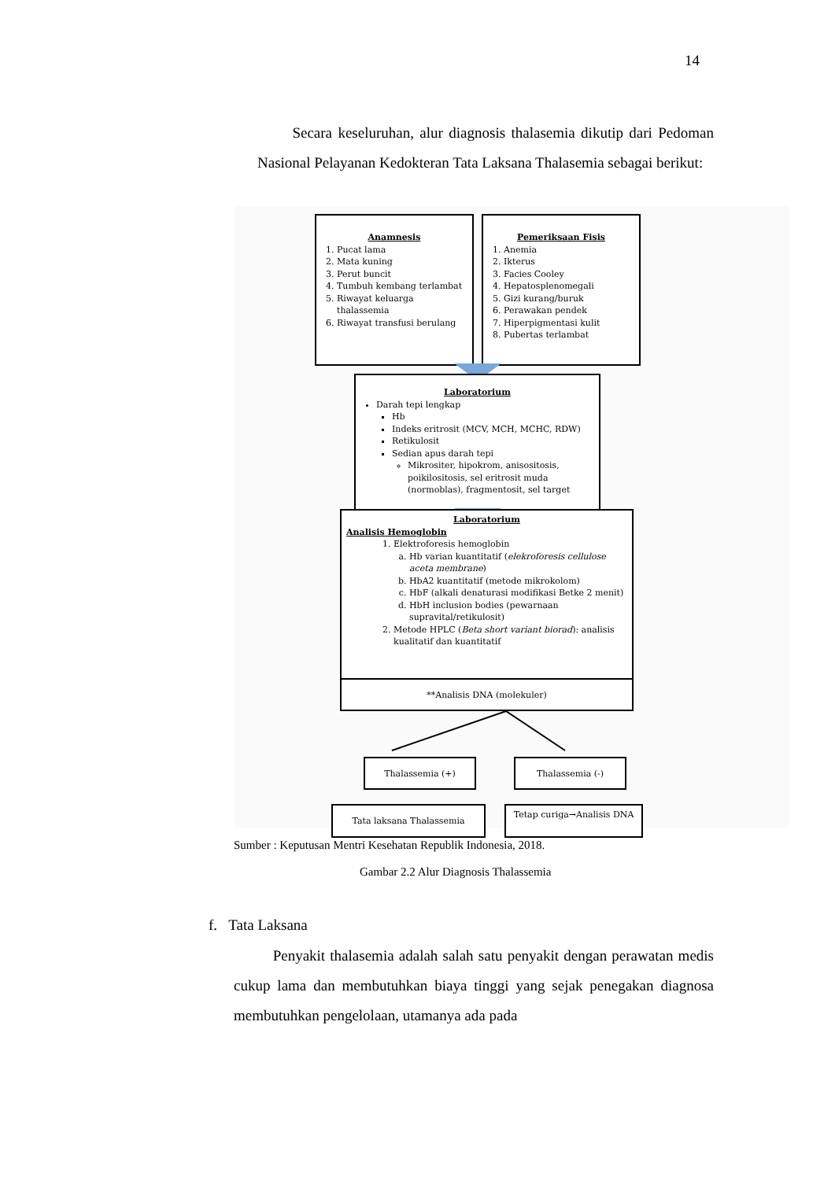14
Secara keseluruhan, alur diagnosis thalasemia dikutip dari Pedoman Nasional Pelayanan Kedokteran Tata Laksana Thalasemia sebagai berikut:
Anamnesis
1. Pucat lama
2. Mata kuning
3. Perut buncit
4. Tumbuh kembang terlambat
5. Riwayat keluarga thalassemia
6. Riwayat transfusi berulang
Pemeriksaan Fisis
1. Anemia
2. Ikterus
3. Facies Cooley
4. Hepatosplenomegali
5. Gizi kurang/buruk
6. Perawakan pendek
7. Hiperpigmentasi kulit
8. Pubertas terlambat
Laboratorium
Darah tepi lengkap
Hb
Indeks eritrosit (MCV, MCH, MCHC, RDW)
Retikulosit
Sedian apus darah tepi
Mikrositer, hipokrom, anisositosis, poikilositosis, sel eritrosit muda (normoblas), fragmentosit, sel target
Laboratorium
Analisis Hemoglobin
1. Elektroforesis hemoglobin
a. Hb varian kuantitatif (elekroforesis cellulose aceta membrane)
b. HbA2 kuantitatif (metode mikrokolom)
c. HbF (alkali denaturasi modifikasi Betke 2 menit)
d. HbH inclusion bodies (pewarnaan supravital/retikulosit)
2. Metode HPLC (Beta short variant biorad): analisis kualitatif dan kuantitatif
**Analisis DNA (molekuler)
Thalassemia (+) Thalassemia (-)
Tata laksana Thalassemia Tetap curiga→Analisis DNA
Sumber : Keputusan Mentri Kesehatan Republik Indonesia, 2018.
Gambar 2.2 Alur Diagnosis Thalassemia
f. Tata Laksana
Penyakit thalasemia adalah salah satu penyakit dengan perawatan medis cukup lama dan membutuhkan biaya tinggi yang sejak penegakan diagnosa membutuhkan pengelolaan, utamanya ada pada